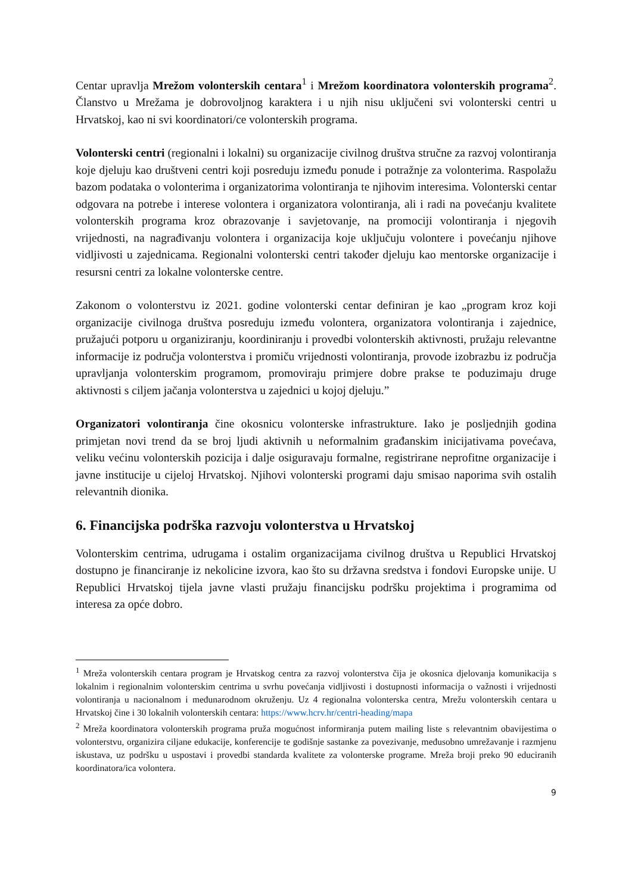Centar upravlja Mrežom volonterskih centara<sup>1</sup> i Mrežom koordinatora volonterskih programa<sup>2</sup>. Članstvo u Mrežama je dobrovoljnog karaktera i u njih nisu uključeni svi volonterski centri u Hrvatskoj, kao ni svi koordinatori/ce volonterskih programa.
Volonterski centri (regionalni i lokalni) su organizacije civilnog društva stručne za razvoj volontiranja koje djeluju kao društveni centri koji posreduju između ponude i potražnje za volonterima. Raspolažu bazom podataka o volonterima i organizatorima volontiranja te njihovim interesima. Volonterski centar odgovara na potrebe i interese volontera i organizatora volontiranja, ali i radi na povećanju kvalitete volonterskih programa kroz obrazovanje i savjetovanje, na promociji volontiranja i njegovih vrijednosti, na nagrađivanju volontera i organizacija koje uključuju volontere i povećanju njihove vidljivosti u zajednicama. Regionalni volonterski centri također djeluju kao mentorske organizacije i resursni centri za lokalne volonterske centre.
Zakonom o volonterstvu iz 2021. godine volonterski centar definiran je kao „program kroz koji organizacije civilnoga društva posreduju između volontera, organizatora volontiranja i zajednice, pružajući potporu u organiziranju, koordiniranju i provedbi volonterskih aktivnosti, pružaju relevantne informacije iz područja volonterstva i promiču vrijednosti volontiranja, provode izobrazbu iz područja upravljanja volonterskim programom, promoviraju primjere dobre prakse te poduzimaju druge aktivnosti s ciljem jačanja volonterstva u zajednici u kojoj djeluju.”
Organizatori volontiranja čine okosnicu volonterske infrastrukture. Iako je posljednjih godina primjetan novi trend da se broj ljudi aktivnih u neformalnim građanskim inicijativama povećava, veliku većinu volonterskih pozicija i dalje osiguravaju formalne, registrirane neprofitne organizacije i javne institucije u cijeloj Hrvatskoj. Njihovi volonterski programi daju smisao naporima svih ostalih relevantnih dionika.
6. Financijska podrška razvoju volonterstva u Hrvatskoj
Volonterskim centrima, udrugama i ostalim organizacijama civilnog društva u Republici Hrvatskoj dostupno je financiranje iz nekolicine izvora, kao što su državna sredstva i fondovi Europske unije. U Republici Hrvatskoj tijela javne vlasti pružaju financijsku podršku projektima i programima od interesa za opće dobro.
<sup>1</sup> Mreža volonterskih centara program je Hrvatskog centra za razvoj volonterstva čija je okosnica djelovanja komunikacija s lokalnim i regionalnim volonterskim centrima u svrhu povećanja vidljivosti i dostupnosti informacija o važnosti i vrijednosti volontiranja u nacionalnom i međunarodnom okruženju. Uz 4 regionalna volonterska centra, Mrežu volonterskih centara u Hrvatskoj čine i 30 lokalnih volonterskih centara: https://www.hcrv.hr/centri-heading/mapa
<sup>2</sup> Mreža koordinatora volonterskih programa pruža mogućnost informiranja putem mailing liste s relevantnim obavijestima o volonterstvu, organizira ciljane edukacije, konferencije te godišnje sastanke za povezivanje, međusobno umrežavanje i razmjenu iskustava, uz podršku u uspostavi i provedbi standarda kvalitete za volonterske programe. Mreža broji preko 90 educiranih koordinatora/ica volontera.
9